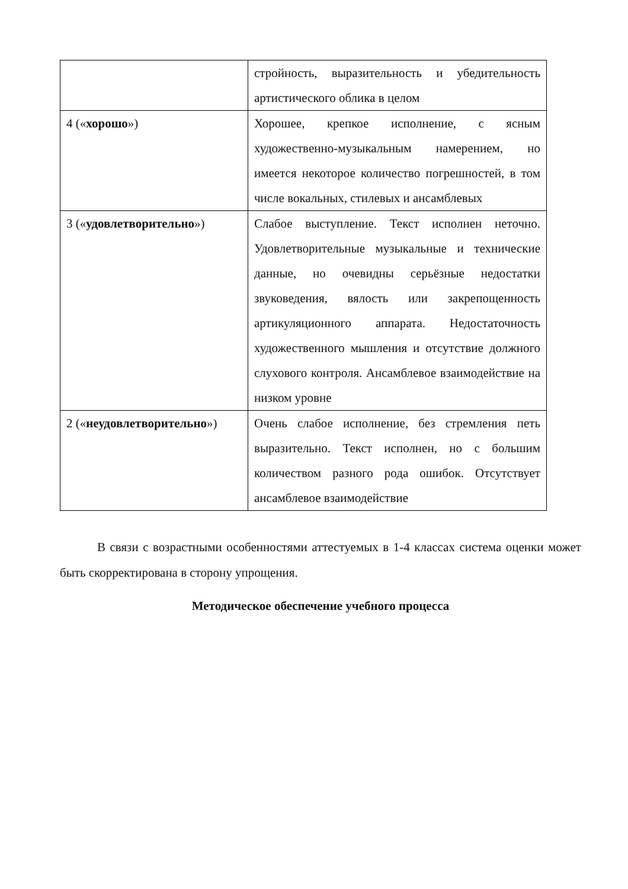| | стройность, выразительность и убедительность артистического облика в целом |
| 4 (« хорошо ») | Хорошее, крепкое исполнение, с ясным художественно-музыкальным намерением, но имеется некоторое количество погрешностей, в том числе вокальных, стилевых и ансамблевых |
| 3 (« удовлетворительно ») | Слабое выступление. Текст исполнен неточно. Удовлетворительные музыкальные и технические данные, но очевидны серьёзные недостатки звуковедения, вялость или закрепощенность артикуляционного аппарата. Недостаточность художественного мышления и отсутствие должного слухового контроля. Ансамблевое взаимодействие на низком уровне |
| 2 (« неудовлетворительно ») | Очень слабое исполнение, без стремления петь выразительно. Текст исполнен, но с большим количеством разного рода ошибок. Отсутствует ансамблевое взаимодействие |
В связи с возрастными особенностями аттестуемых в 1-4 классах система оценки может быть скорректирована в сторону упрощения.
Методическое обеспечение учебного процесса